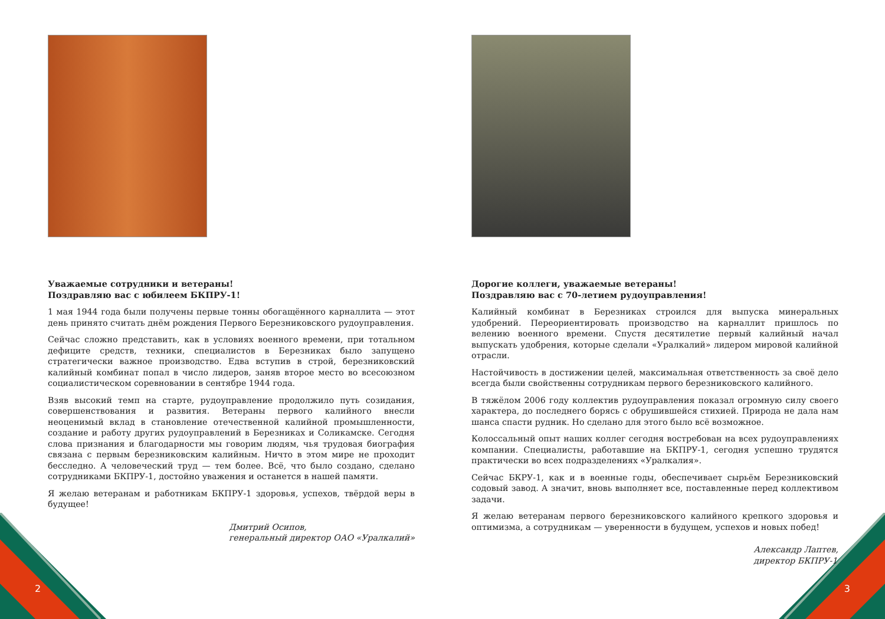Уважаемые сотрудники и ветераны!
Поздравляю вас с юбилеем БКПРУ-1!
1 мая 1944 года были получены первые тонны обогащённого карналлита — этот день принято считать днём рождения Первого Березниковского рудоуправления.
Сейчас сложно представить, как в условиях военного времени, при тотальном дефиците средств, техники, специалистов в Березниках было запущено стратегически важное производство. Едва вступив в строй, березниковский калийный комбинат попал в число лидеров, заняв второе место во всесоюзном социалистическом соревновании в сентябре 1944 года.
Взяв высокий темп на старте, рудоуправление продолжило путь созидания, совершенствования и развития. Ветераны первого калийного внесли неоценимый вклад в становление отечественной калийной промышленности, создание и работу других рудоуправлений в Березниках и Соликамске. Сегодня слова признания и благодарности мы говорим людям, чья трудовая биография связана с первым березниковским калийным. Ничто в этом мире не проходит бесследно. А человеческий труд — тем более. Всё, что было создано, сделано сотрудниками БКПРУ-1, достойно уважения и останется в нашей памяти.
Я желаю ветеранам и работникам БКПРУ-1 здоровья, успехов, твёрдой веры в будущее!
Дмитрий Осипов,
генеральный директор ОАО «Уралкалий»
Дорогие коллеги, уважаемые ветераны!
Поздравляю вас с 70-летием рудоуправления!
Калийный комбинат в Березниках строился для выпуска минеральных удобрений. Переориентировать производство на карналлит пришлось по велению военного времени. Спустя десятилетие первый калийный начал выпускать удобрения, которые сделали «Уралкалий» лидером мировой калийной отрасли.
Настойчивость в достижении целей, максимальная ответственность за своё дело всегда были свойственны сотрудникам первого березниковского калийного.
В тяжёлом 2006 году коллектив рудоуправления показал огромную силу своего характера, до последнего борясь с обрушившейся стихией. Природа не дала нам шанса спасти рудник. Но сделано для этого было всё возможное.
Колоссальный опыт наших коллег сегодня востребован на всех рудоуправлениях компании. Специалисты, работавшие на БКПРУ-1, сегодня успешно трудятся практически во всех подразделениях «Уралкалия».
Сейчас БКРУ-1, как и в военные годы, обеспечивает сырьём Березниковский содовый завод. А значит, вновь выполняет все, поставленные перед коллективом задачи.
Я желаю ветеранам первого березниковского калийного крепкого здоровья и оптимизма, а сотрудникам — уверенности в будущем, успехов и новых побед!
Александр Лаптев,
директор БКПРУ-1
2 3